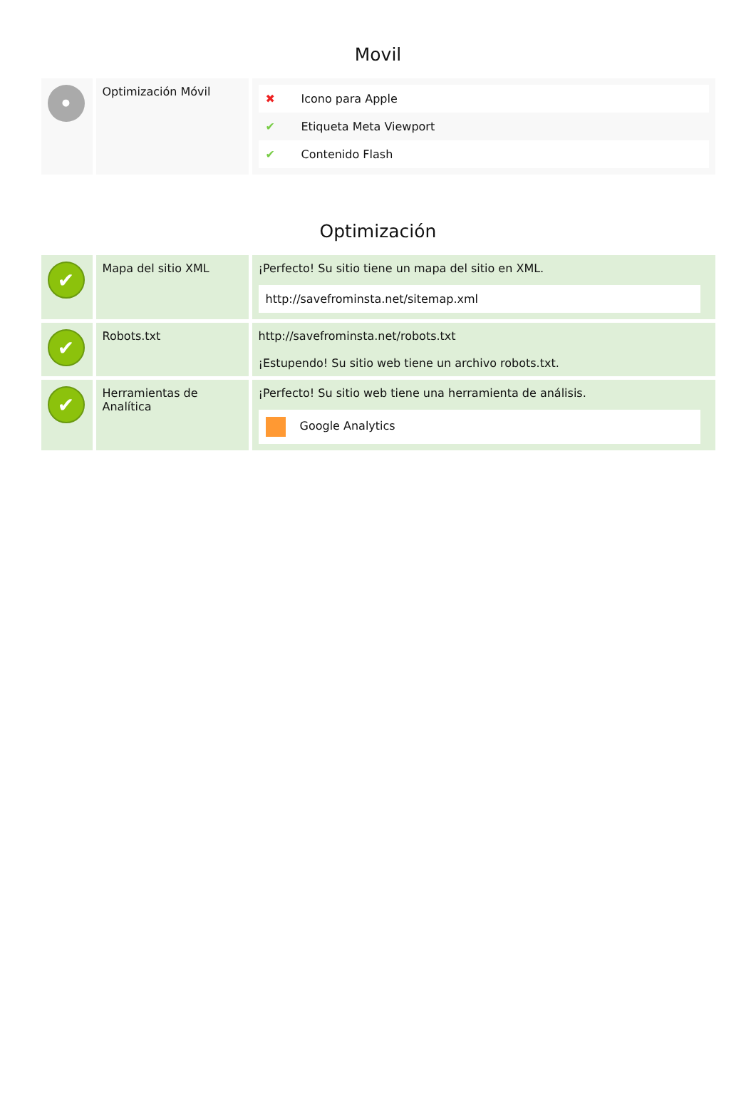Movil
| • | Optimización Móvil | / ✖ / Icono para Apple / / ✔ / Etiqueta Meta Viewport / / ✔ / Contenido Flash / |
Optimización
| ✔ | Mapa del sitio XML | ¡Perfecto! Su sitio tiene un mapa del sitio en XML. http://savefrominsta.net/sitemap.xml |
| ✔ | Robots.txt | http://savefrominsta.net/robots.txt ¡Estupendo! Su sitio web tiene un archivo robots.txt. |
| ✔ | Herramientas de Analítica | ¡Perfecto! Su sitio web tiene una herramienta de análisis. Google Analytics |